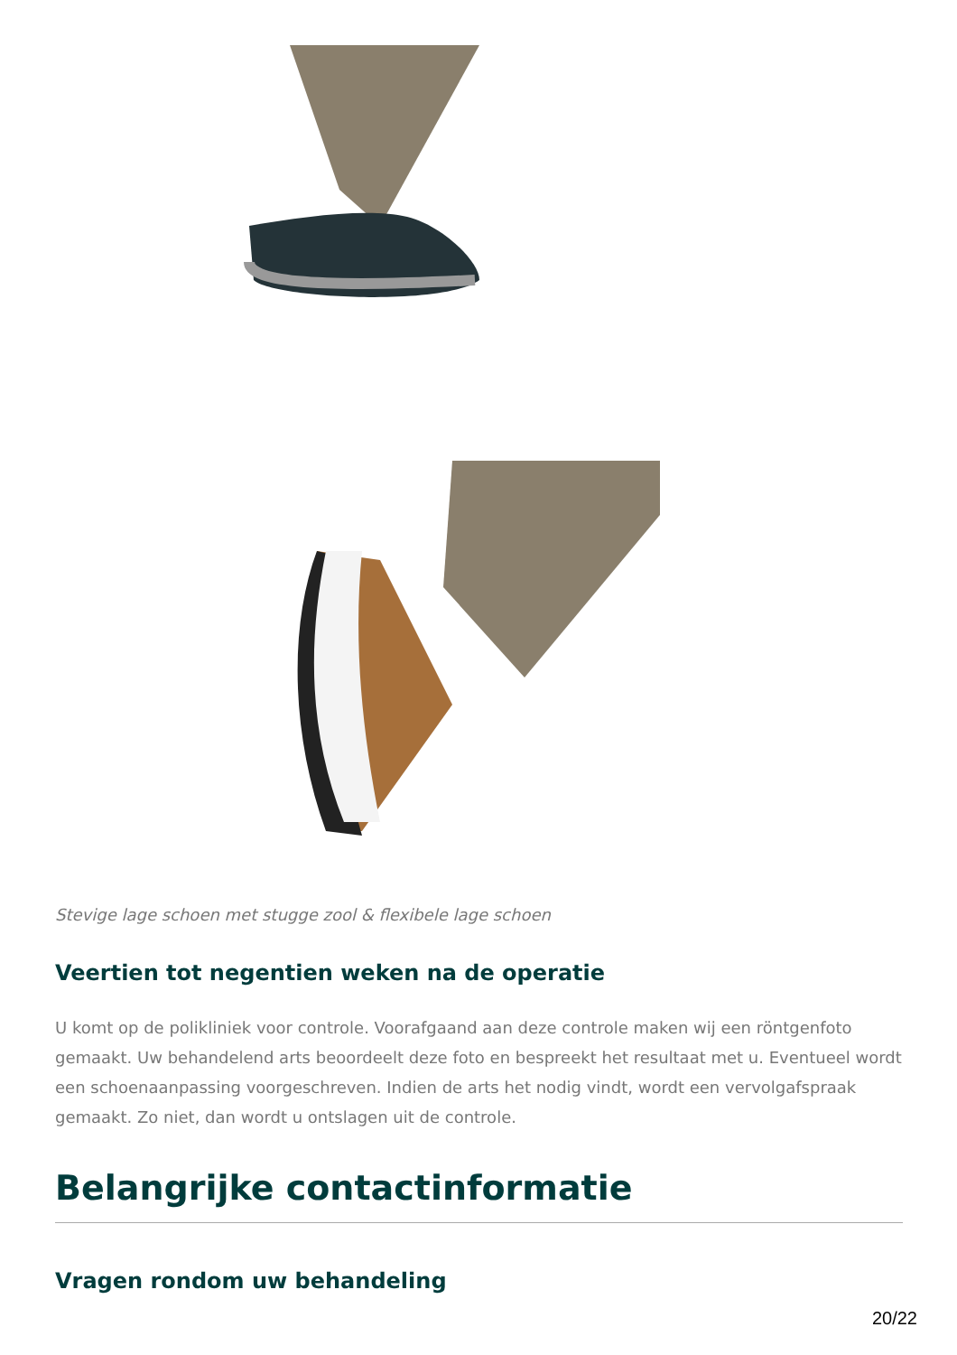Stevige lage schoen met stugge zool & flexibele lage schoen
Veertien tot negentien weken na de operatie
U komt op de polikliniek voor controle. Voorafgaand aan deze controle maken wij een röntgenfoto gemaakt. Uw behandelend arts beoordeelt deze foto en bespreekt het resultaat met u. Eventueel wordt een schoenaanpassing voorgeschreven. Indien de arts het nodig vindt, wordt een vervolgafspraak gemaakt. Zo niet, dan wordt u ontslagen uit de controle.
Belangrijke contactinformatie
Vragen rondom uw behandeling
20/22